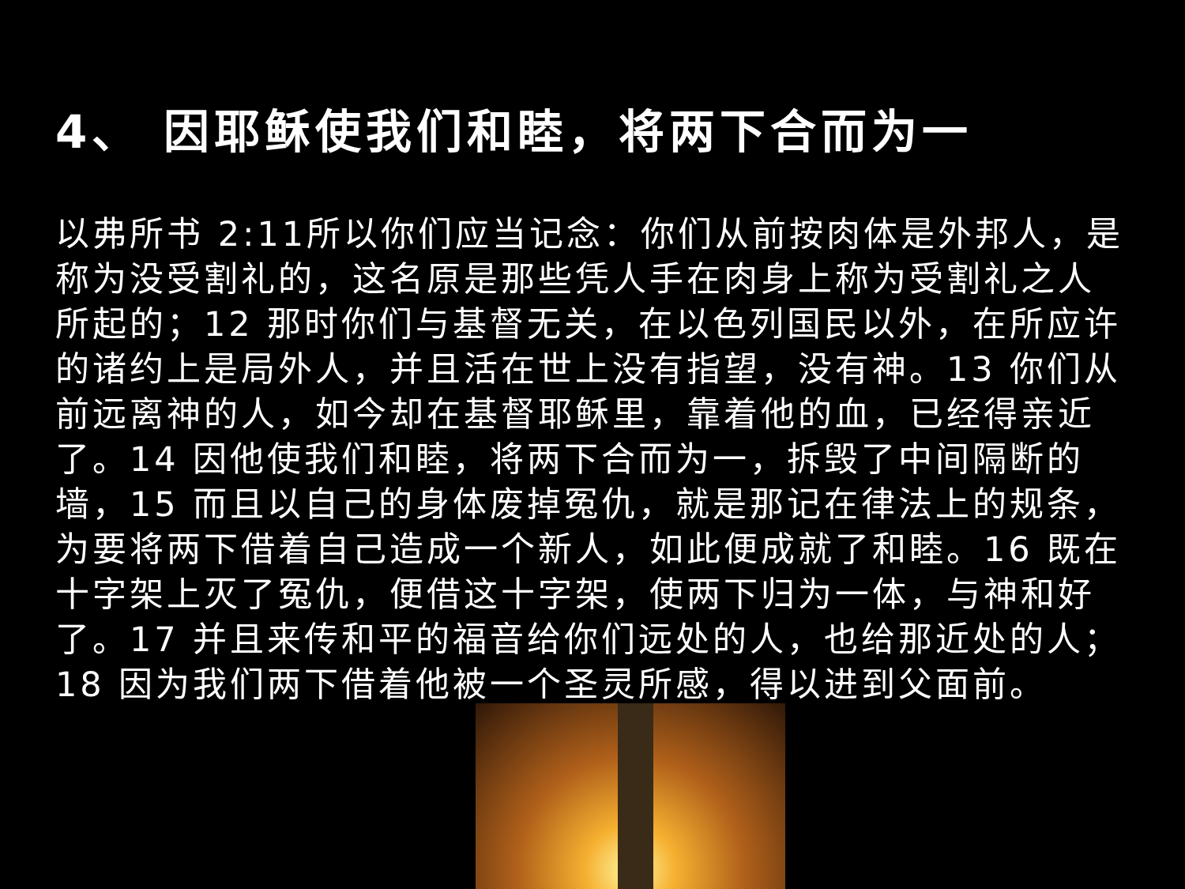4、 因耶稣使我们和睦，将两下合而为一
以弗所书 2:11所以你们应当记念：你们从前按肉体是外邦人，是称为没受割礼的，这名原是那些凭人手在肉身上称为受割礼之人所起的；12 那时你们与基督无关，在以色列国民以外，在所应许的诸约上是局外人，并且活在世上没有指望，没有神。13 你们从前远离神的人，如今却在基督耶稣里，靠着他的血，已经得亲近了。14 因他使我们和睦，将两下合而为一，拆毁了中间隔断的墙，15 而且以自己的身体废掉冤仇，就是那记在律法上的规条，为要将两下借着自己造成一个新人，如此便成就了和睦。16 既在十字架上灭了冤仇，便借这十字架，使两下归为一体，与神和好了。17 并且来传和平的福音给你们远处的人，也给那近处的人；18 因为我们两下借着他被一个圣灵所感，得以进到父面前。